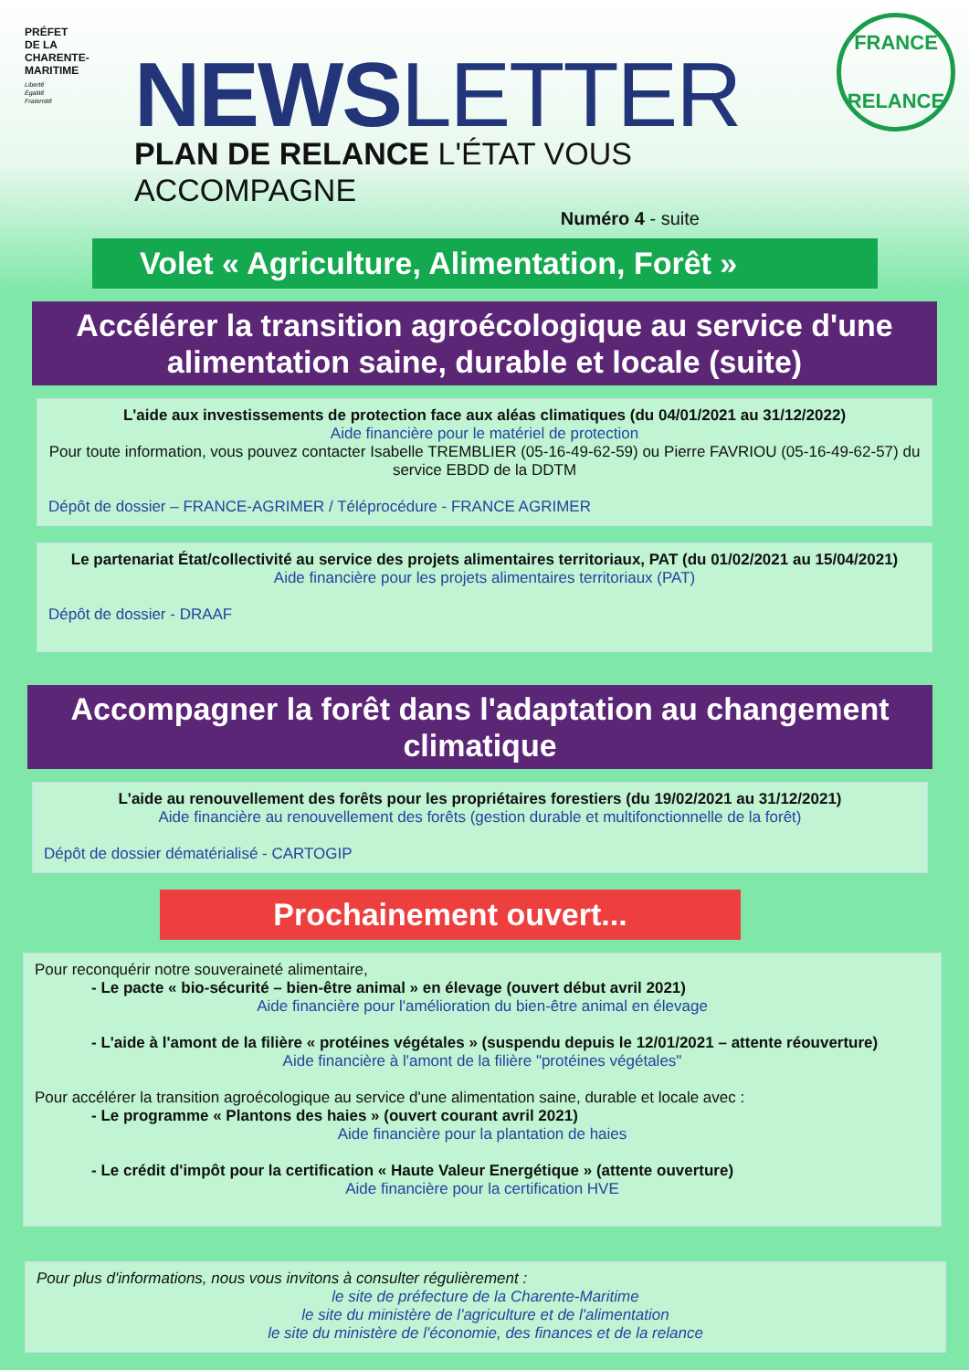PRÉFET
DE LA
CHARENTE-
MARITIME
Liberté
Égalité
Fraternité
NEWSLETTER
PLAN DE RELANCE L'ÉTAT VOUS ACCOMPAGNE
Numéro 4 - suite
FRANCE
RELANCE
Volet « Agriculture, Alimentation, Forêt »
Accélérer la transition agroécologique au service d'une alimentation saine, durable et locale (suite)
L'aide aux investissements de protection face aux aléas climatiques (du 04/01/2021 au 31/12/2022)
Aide financière pour le matériel de protection
Pour toute information, vous pouvez contacter Isabelle TREMBLIER (05-16-49-62-59) ou Pierre FAVRIOU (05-16-49-62-57) du service EBDD de la DDTM
Dépôt de dossier – FRANCE-AGRIMER / Téléprocédure - FRANCE AGRIMER
Le partenariat État/collectivité au service des projets alimentaires territoriaux, PAT (du 01/02/2021 au 15/04/2021)
Aide financière pour les projets alimentaires territoriaux (PAT)
Dépôt de dossier - DRAAF
Accompagner la forêt dans l'adaptation au changement climatique
L'aide au renouvellement des forêts pour les propriétaires forestiers (du 19/02/2021 au 31/12/2021)
Aide financière au renouvellement des forêts (gestion durable et multifonctionnelle de la forêt)
Dépôt de dossier dématérialisé - CARTOGIP
Prochainement ouvert...
Pour reconquérir notre souveraineté alimentaire,
- Le pacte « bio-sécurité – bien-être animal » en élevage (ouvert début avril 2021)
Aide financière pour l'amélioration du bien-être animal en élevage
- L'aide à l'amont de la filière « protéines végétales » (suspendu depuis le 12/01/2021 – attente réouverture)
Aide financière à l'amont de la filière "protéines végétales"
Pour accélérer la transition agroécologique au service d'une alimentation saine, durable et locale avec :
- Le programme « Plantons des haies » (ouvert courant avril 2021)
Aide financière pour la plantation de haies
- Le crédit d'impôt pour la certification « Haute Valeur Energétique » (attente ouverture)
Aide financière pour la certification HVE
Pour plus d'informations, nous vous invitons à consulter régulièrement :
le site de préfecture de la Charente-Maritime
le site du ministère de l'agriculture et de l'alimentation
le site du ministère de l'économie, des finances et de la relance